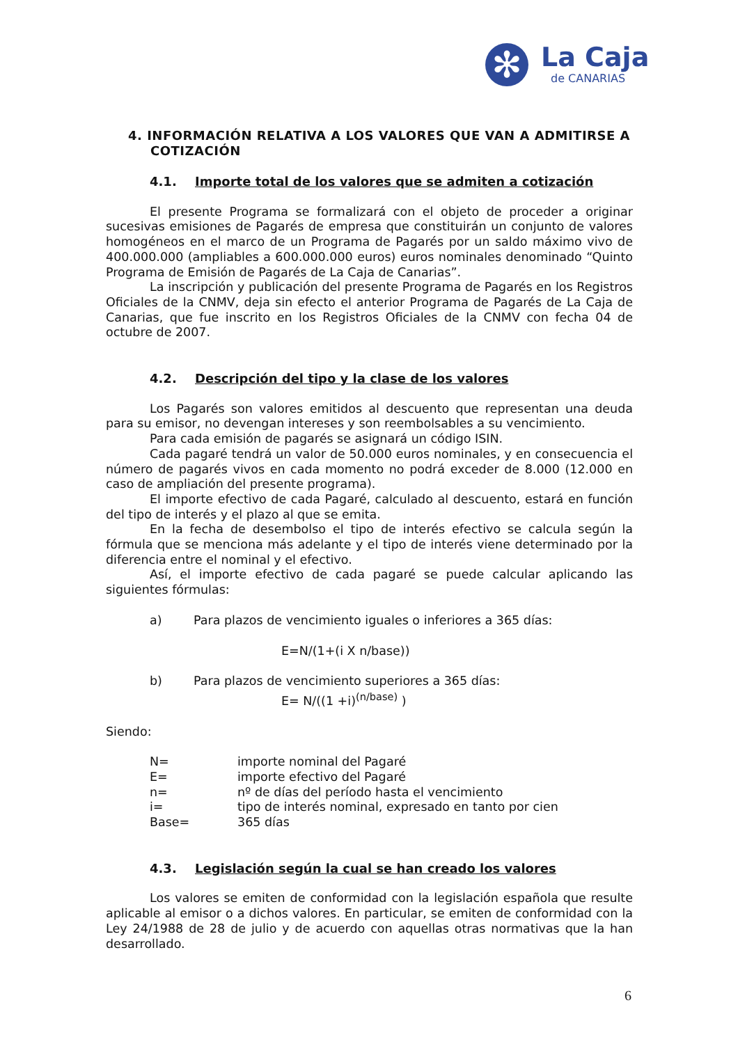✻
La Caja
de CANARIAS
4. INFORMACIÓN RELATIVA A LOS VALORES QUE VAN A ADMITIRSE A COTIZACIÓN
4.1. Importe total de los valores que se admiten a cotización
El presente Programa se formalizará con el objeto de proceder a originar sucesivas emisiones de Pagarés de empresa que constituirán un conjunto de valores homogéneos en el marco de un Programa de Pagarés por un saldo máximo vivo de 400.000.000 (ampliables a 600.000.000 euros) euros nominales denominado “Quinto Programa de Emisión de Pagarés de La Caja de Canarias”.
La inscripción y publicación del presente Programa de Pagarés en los Registros Oficiales de la CNMV, deja sin efecto el anterior Programa de Pagarés de La Caja de Canarias, que fue inscrito en los Registros Oficiales de la CNMV con fecha 04 de octubre de 2007.
4.2. Descripción del tipo y la clase de los valores
Los Pagarés son valores emitidos al descuento que representan una deuda para su emisor, no devengan intereses y son reembolsables a su vencimiento.
Para cada emisión de pagarés se asignará un código ISIN.
Cada pagaré tendrá un valor de 50.000 euros nominales, y en consecuencia el número de pagarés vivos en cada momento no podrá exceder de 8.000 (12.000 en caso de ampliación del presente programa).
El importe efectivo de cada Pagaré, calculado al descuento, estará en función del tipo de interés y el plazo al que se emita.
En la fecha de desembolso el tipo de interés efectivo se calcula según la fórmula que se menciona más adelante y el tipo de interés viene determinado por la diferencia entre el nominal y el efectivo.
Así, el importe efectivo de cada pagaré se puede calcular aplicando las siguientes fórmulas:
a) Para plazos de vencimiento iguales o inferiores a 365 días:
E=N/(1+(i X n/base))
b) Para plazos de vencimiento superiores a 365 días:
E= N/((1 +i)<sup>(n/base)</sup> )
Siendo:
| N= | importe nominal del Pagaré |
| E= | importe efectivo del Pagaré |
| n= | nº de días del período hasta el vencimiento |
| i= | tipo de interés nominal, expresado en tanto por cien |
| Base= | 365 días |
4.3. Legislación según la cual se han creado los valores
Los valores se emiten de conformidad con la legislación española que resulte aplicable al emisor o a dichos valores. En particular, se emiten de conformidad con la Ley 24/1988 de 28 de julio y de acuerdo con aquellas otras normativas que la han desarrollado.
6